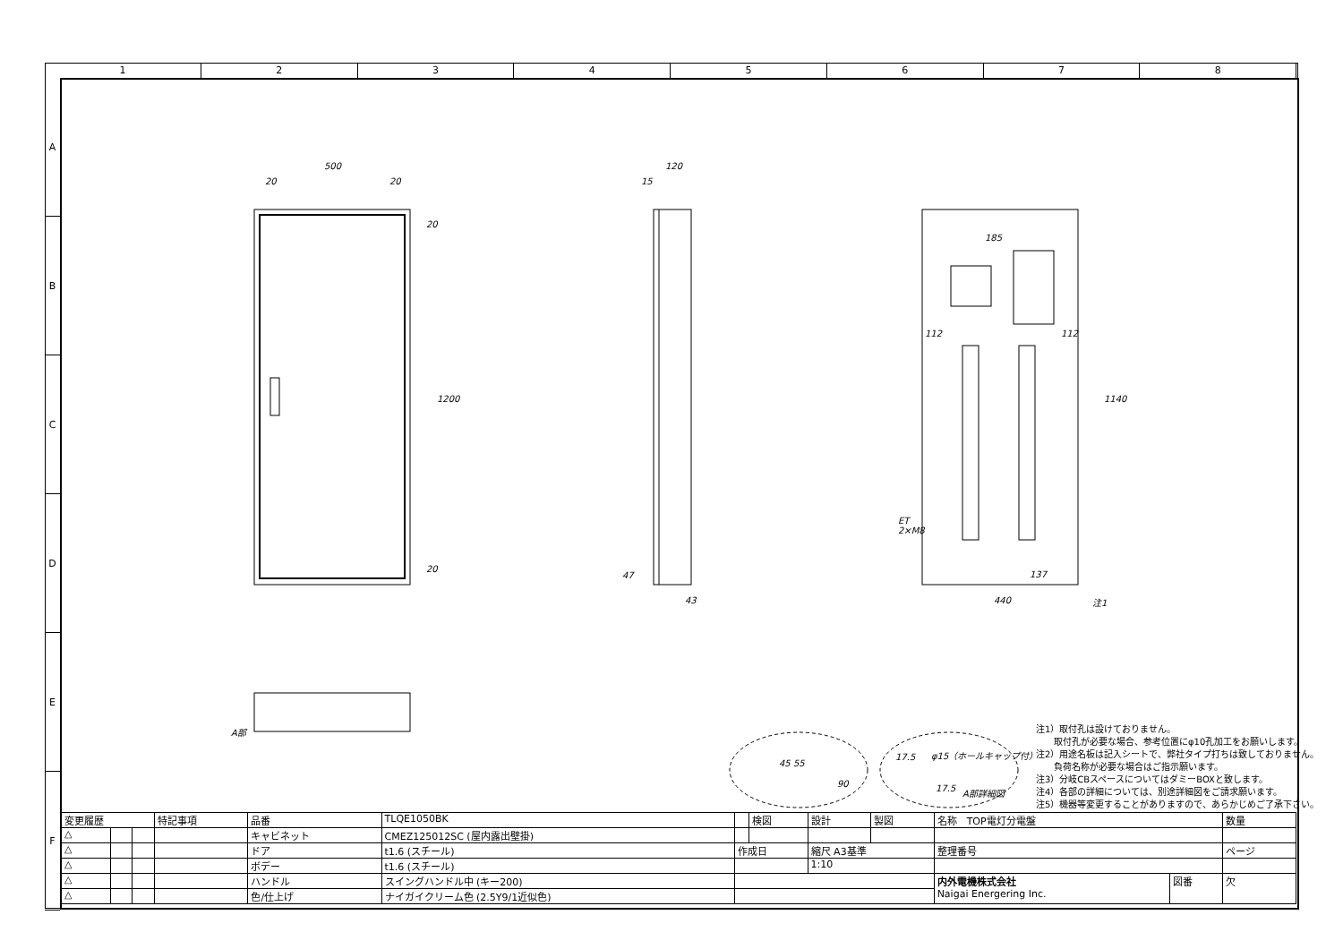1 2 3 4 5 6 7 8
A
B
C
D
E
F
500
20 20
20
1200
20
120
15
47
43
185
112 112
1140
ET
2×M8
137
440 注1
A部
45 55
90
φ15（ホールキャップ付） 17.5
17.5 A部詳細図
注1）取付孔は設けておりません。
　　取付孔が必要な場合、参考位置にφ10孔加工をお願いします。
注2）用途名板は記入シートで、弊社タイプ打ちは致しておりません。
　　負荷名称が必要な場合はご指示願います。
注3）分岐CBスペースについてはダミーBOXと致します。
注4）各部の詳細については、別途詳細図をご請求願います。
注5）機器等変更することがありますので、あらかじめご了承下さい。
| 変更履歴 | | | 特記事項 | 品番 | TLQE1050BK | | 検図 | 設計 | 製図 | 名称 TOP電灯分電盤 | | 数量 |
| △ | | | | キャビネット | CMEZ125012SC (屋内露出壁掛) | | | | | | | |
| △ | | | | ドア | t1.6 (スチール) | 作成日 | | 縮尺 A3基準 | | 整理番号 | | ページ |
| △ | | | | ボデー | t1.6 (スチール) | | | 1:10 | | | | |
| △ | | | | ハンドル | スイングハンドル中 (キー200) | | | | | 内外電機株式会社 Naigai Energering Inc. | 図番 | 欠 |
| △ | | | | 色/仕上げ | ナイガイクリーム色 (2.5Y9/1近似色) | | | | | | | |